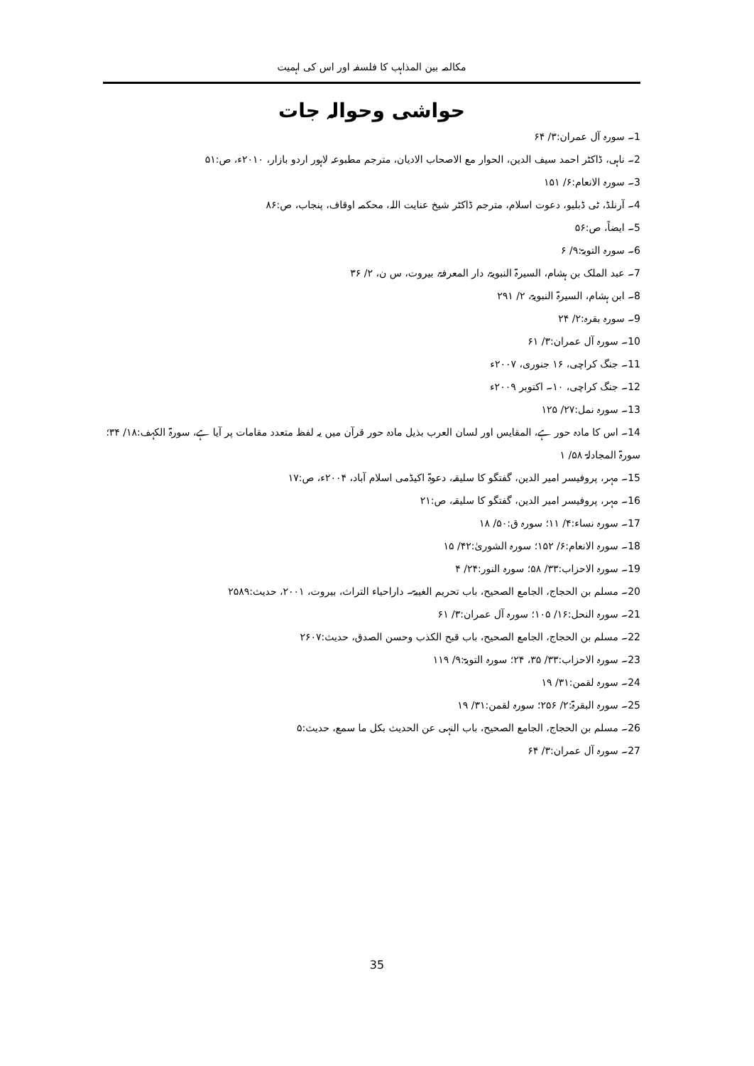مکالمہ بین المذاہب کا فلسفہ اور اس کی اہمیت
حواشی وحوالہ جات
1۔ سورہ آل عمران:۳/ ۶۴
2۔ ناہی، ڈاکٹر احمد سیف الدین، الحوار مع الاصحاب الادیان، مترجم مطبوعہ لاہور اردو بازار، ۲۰۱۰ء، ص:۵۱
3۔ سورہ الانعام:۶/ ۱۵۱
4۔ آرنلڈ، ٹی ڈبلیو، دعوت اسلام، مترجم ڈاکٹر شیخ عنایت اللہ، محکمہ اوقاف، پنجاب، ص:۸۶
5۔ ایضاً، ص:۵۶
6۔ سورہ التوبۃ:۹/ ۶
7۔ عبد الملک بن ہشام، السیرۃ النبویۃ، دار المعرفۃ، بیروت، س ن، ۲/ ۳۶
8۔ ابن ہشام، السیرۃ النبویۃ، ۲/ ۲۹۱
9۔ سورہ بقرہ:۲/ ۲۴
10۔ سورہ آل عمران:۳/ ۶۱
11۔ جنگ کراچی، ۱۶ جنوری، ۲۰۰۷ء
12۔ جنگ کراچی، ۱۰۔ اکتوبر ۲۰۰۹ء
13۔ سورہ نمل:۲۷/ ۱۲۵
14۔ اس کا مادہ حور ہے، المقایس اور لسان العرب بذیل مادہ حور قرآن میں یہ لفظ متعدد مقامات پر آیا ہے، سورۃ الکہف:۱۸/ ۳۴؛ سورۃ المجادلۃ ۵۸/ ۱
15۔ مہر، پروفیسر امیر الدین، گفتگو کا سلیقہ، دعوۃ اکیڈمی اسلام آباد، ۲۰۰۴ء، ص:۱۷
16۔ مہر، پروفیسر امیر الدین، گفتگو کا سلیقہ، ص:۲۱
17۔ سورہ نساء:۴/ ۱۱؛ سورہ ق:۵۰/ ۱۸
18۔ سورہ الانعام:۶/ ۱۵۲؛ سورہ الشوریٰ:۴۲/ ۱۵
19۔ سورہ الاحزاب:۳۳/ ۵۸؛ سورہ النور:۲۴/ ۴
20۔ مسلم بن الحجاج، الجامع الصحیح، باب تحریم الغیبۃ۔ داراحیاء التراث، بیروت، ۲۰۰۱، حدیث:۲۵۸۹
21۔ سورہ النحل:۱۶/ ۱۰۵؛ سورہ آل عمران:۳/ ۶۱
22۔ مسلم بن الحجاج، الجامع الصحیح، باب قبح الکذب وحسن الصدق، حدیث:۲۶۰۷
23۔ سورہ الاحزاب:۳۳/ ۳۵، ۲۴؛ سورہ التوبۃ:۹/ ۱۱۹
24۔ سورہ لقمن:۳۱/ ۱۹
25۔ سورہ البقرۃ:۲/ ۲۵۶؛ سورہ لقمن:۳۱/ ۱۹
26۔ مسلم بن الحجاج، الجامع الصحیح، باب النہی عن الحدیث بکل ما سمع، حدیث:۵
27۔ سورہ آل عمران:۳/ ۶۴
35